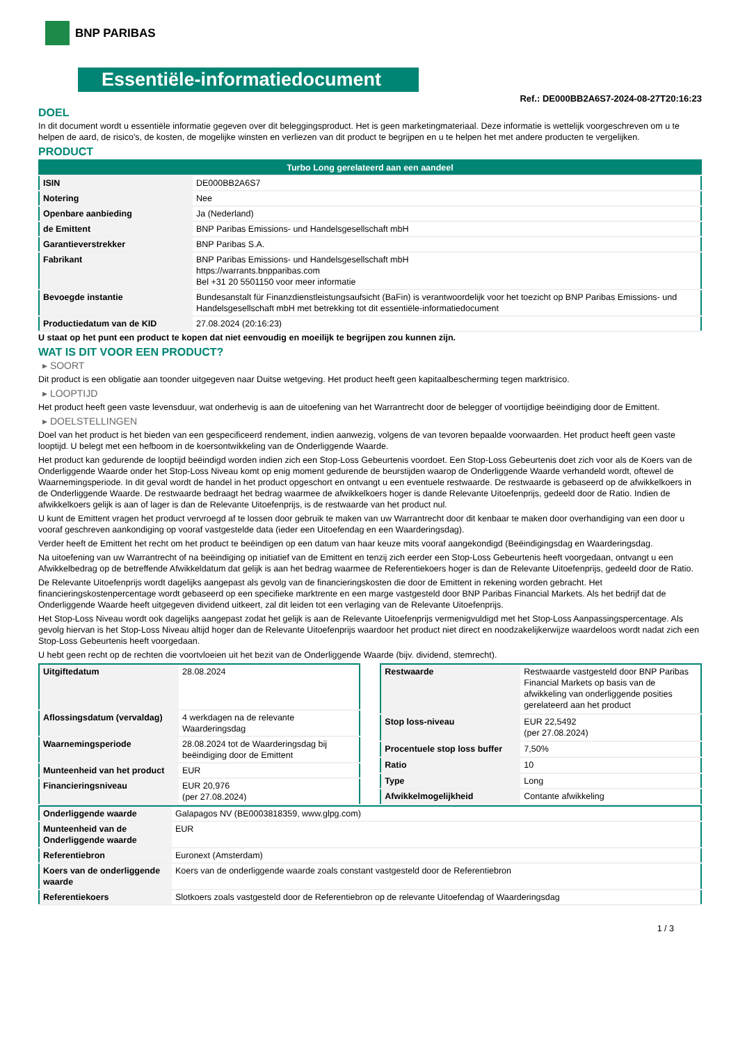BNP PARIBAS
Essentiële-informatiedocument
Ref.: DE000BB2A6S7-2024-08-27T20:16:23
DOEL
In dit document wordt u essentiële informatie gegeven over dit beleggingsproduct. Het is geen marketingmateriaal. Deze informatie is wettelijk voorgeschreven om u te helpen de aard, de risico's, de kosten, de mogelijke winsten en verliezen van dit product te begrijpen en u te helpen het met andere producten te vergelijken.
PRODUCT
| Turbo Long gerelateerd aan een aandeel | |
| ISIN | DE000BB2A6S7 |
| Notering | Nee |
| Openbare aanbieding | Ja (Nederland) |
| de Emittent | BNP Paribas Emissions- und Handelsgesellschaft mbH |
| Garantieverstrekker | BNP Paribas S.A. |
| Fabrikant | BNP Paribas Emissions- und Handelsgesellschaft mbH https://warrants.bnpparibas.com Bel +31 20 5501150 voor meer informatie |
| Bevoegde instantie | Bundesanstalt für Finanzdienstleistungsaufsicht (BaFin) is verantwoordelijk voor het toezicht op BNP Paribas Emissions- und Handelsgesellschaft mbH met betrekking tot dit essentiële-informatiedocument |
| Productiedatum van de KID | 27.08.2024 (20:16:23) |
U staat op het punt een product te kopen dat niet eenvoudig en moeilijk te begrijpen zou kunnen zijn.
WAT IS DIT VOOR EEN PRODUCT?
▸ SOORT
Dit product is een obligatie aan toonder uitgegeven naar Duitse wetgeving. Het product heeft geen kapitaalbescherming tegen marktrisico.
▸ LOOPTIJD
Het product heeft geen vaste levensduur, wat onderhevig is aan de uitoefening van het Warrantrecht door de belegger of voortijdige beëindiging door de Emittent.
▸ DOELSTELLINGEN
Doel van het product is het bieden van een gespecificeerd rendement, indien aanwezig, volgens de van tevoren bepaalde voorwaarden. Het product heeft geen vaste looptijd. U belegt met een hefboom in de koersontwikkeling van de Onderliggende Waarde.
Het product kan gedurende de looptijd beëindigd worden indien zich een Stop-Loss Gebeurtenis voordoet. Een Stop-Loss Gebeurtenis doet zich voor als de Koers van de Onderliggende Waarde onder het Stop-Loss Niveau komt op enig moment gedurende de beurstijden waarop de Onderliggende Waarde verhandeld wordt, oftewel de Waarnemingsperiode. In dit geval wordt de handel in het product opgeschort en ontvangt u een eventuele restwaarde. De restwaarde is gebaseerd op de afwikkelkoers in de Onderliggende Waarde. De restwaarde bedraagt het bedrag waarmee de afwikkelkoers hoger is dande Relevante Uitoefenprijs, gedeeld door de Ratio. Indien de afwikkelkoers gelijk is aan of lager is dan de Relevante Uitoefenprijs, is de restwaarde van het product nul.
U kunt de Emittent vragen het product vervroegd af te lossen door gebruik te maken van uw Warrantrecht door dit kenbaar te maken door overhandiging van een door u vooraf geschreven aankondiging op vooraf vastgestelde data (ieder een Uitoefendag en een Waarderingsdag).
Verder heeft de Emittent het recht om het product te beëindigen op een datum van haar keuze mits vooraf aangekondigd (Beëindigingsdag en Waarderingsdag.
Na uitoefening van uw Warrantrecht of na beëindiging op initiatief van de Emittent en tenzij zich eerder een Stop-Loss Gebeurtenis heeft voorgedaan, ontvangt u een Afwikkelbedrag op de betreffende Afwikkeldatum dat gelijk is aan het bedrag waarmee de Referentiekoers hoger is dan de Relevante Uitoefenprijs, gedeeld door de Ratio.
De Relevante Uitoefenprijs wordt dagelijks aangepast als gevolg van de financieringskosten die door de Emittent in rekening worden gebracht. Het financieringskostenpercentage wordt gebaseerd op een specifieke marktrente en een marge vastgesteld door BNP Paribas Financial Markets. Als het bedrijf dat de Onderliggende Waarde heeft uitgegeven dividend uitkeert, zal dit leiden tot een verlaging van de Relevante Uitoefenprijs.
Het Stop-Loss Niveau wordt ook dagelijks aangepast zodat het gelijk is aan de Relevante Uitoefenprijs vermenigvuldigd met het Stop-Loss Aanpassingspercentage. Als gevolg hiervan is het Stop-Loss Niveau altijd hoger dan de Relevante Uitoefenprijs waardoor het product niet direct en noodzakelijkerwijze waardeloos wordt nadat zich een Stop-Loss Gebeurtenis heeft voorgedaan.
U hebt geen recht op de rechten die voortvloeien uit het bezit van de Onderliggende Waarde (bijv. dividend, stemrecht).
| Uitgiftedatum | 28.08.2024 |
| Aflossingsdatum (vervaldag) | 4 werkdagen na de relevante Waarderingsdag |
| Waarnemingsperiode | 28.08.2024 tot de Waarderingsdag bij beëindiging door de Emittent |
| Munteenheid van het product | EUR |
| Financieringsniveau | EUR 20,976 (per 27.08.2024) |
| Restwaarde | Restwaarde vastgesteld door BNP Paribas Financial Markets op basis van de afwikkeling van onderliggende posities gerelateerd aan het product |
| Stop loss-niveau | EUR 22,5492 (per 27.08.2024) |
| Procentuele stop loss buffer | 7,50% |
| Ratio | 10 |
| Type | Long |
| Afwikkelmogelijkheid | Contante afwikkeling |
| Onderliggende waarde | Galapagos NV (BE0003818359, www.glpg.com) |
| Munteenheid van de Onderliggende waarde | EUR |
| Referentiebron | Euronext (Amsterdam) |
| Koers van de onderliggende waarde | Koers van de onderliggende waarde zoals constant vastgesteld door de Referentiebron |
| Referentiekoers | Slotkoers zoals vastgesteld door de Referentiebron op de relevante Uitoefendag of Waarderingsdag |
1 / 3